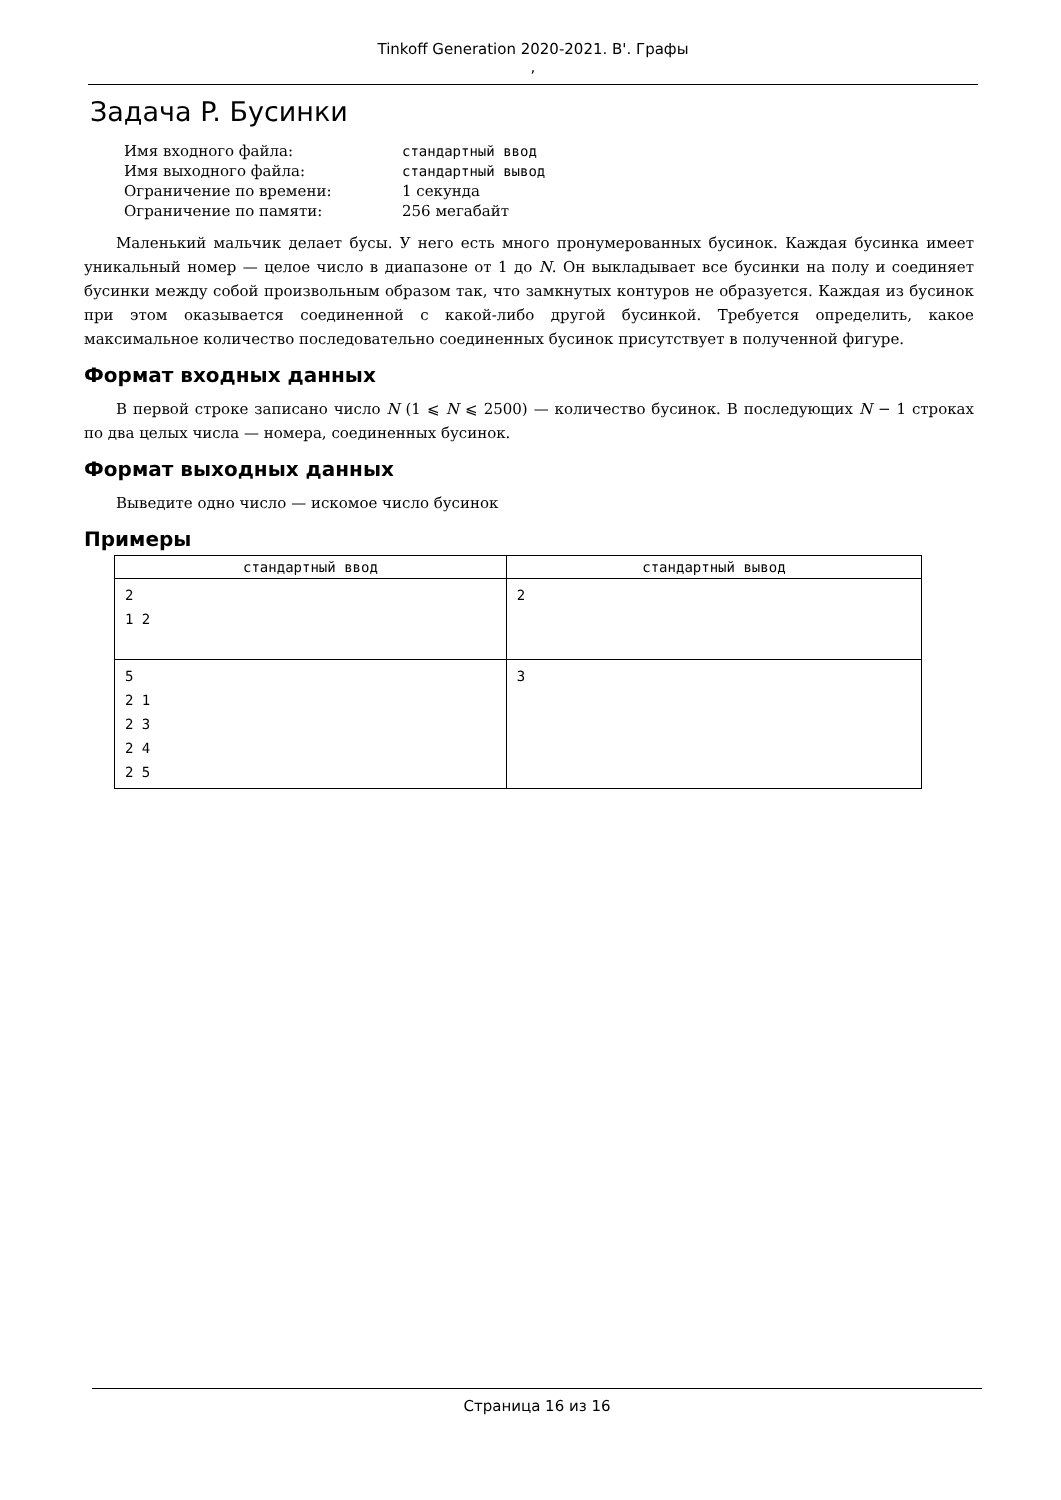Tinkoff Generation 2020-2021. B'. Графы
,
Задача P. Бусинки
| Имя входного файла: | стандартный ввод |
| Имя выходного файла: | стандартный вывод |
| Ограничение по времени: | 1 секунда |
| Ограничение по памяти: | 256 мегабайт |
Маленький мальчик делает бусы. У него есть много пронумерованных бусинок. Каждая бусинка имеет уникальный номер — целое число в диапазоне от 1 до N. Он выкладывает все бусинки на полу и соединяет бусинки между собой произвольным образом так, что замкнутых контуров не образуется. Каждая из бусинок при этом оказывается соединенной с какой-либо другой бусинкой. Требуется определить, какое максимальное количество последовательно соединенных бусинок присутствует в полученной фигуре.
Формат входных данных
В первой строке записано число N (1 ⩽ N ⩽ 2500) — количество бусинок. В последующих N − 1 строках по два целых числа — номера, соединенных бусинок.
Формат выходных данных
Выведите одно число — искомое число бусинок
Примеры
| стандартный ввод | стандартный вывод |
| --- | --- |
| 2 1 2 | 2 |
| 5 2 1 2 3 2 4 2 5 | 3 |
Страница 16 из 16